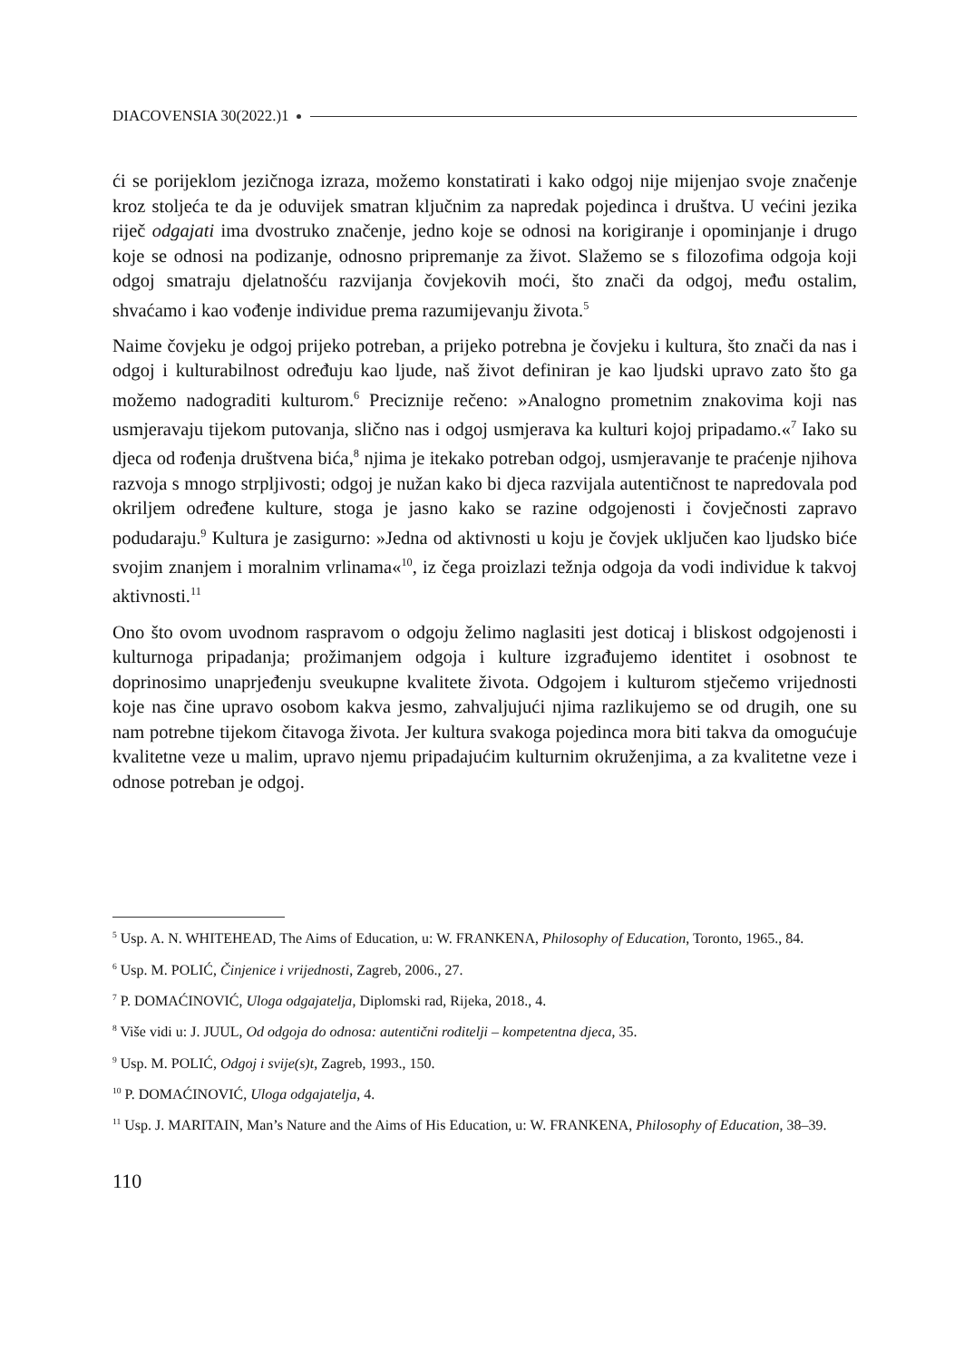DIACOVENSIA 30(2022.)1
ći se porijeklom jezičnoga izraza, možemo konstatirati i kako odgoj nije mijenjao svoje značenje kroz stoljeća te da je oduvijek smatran ključnim za napredak pojedinca i društva. U većini jezika riječ odgajati ima dvostruko značenje, jedno koje se odnosi na korigiranje i opominjanje i drugo koje se odnosi na podizanje, odnosno pripremanje za život. Slažemo se s filozofima odgoja koji odgoj smatraju djelatnošću razvijanja čovjekovih moći, što znači da odgoj, među ostalim, shvaćamo i kao vođenje individue prema razumijevanju života.<sup>5</sup>
Naime čovjeku je odgoj prijeko potreban, a prijeko potrebna je čovjeku i kultura, što znači da nas i odgoj i kulturabilnost određuju kao ljude, naš život definiran je kao ljudski upravo zato što ga možemo nadograditi kulturom.<sup>6</sup> Preciznije rečeno: »Analogno prometnim znakovima koji nas usmjeravaju tijekom putovanja, slično nas i odgoj usmjerava ka kulturi kojoj pripadamo.«<sup>7</sup> Iako su djeca od rođenja društvena bića,<sup>8</sup> njima je itekako potreban odgoj, usmjeravanje te praćenje njihova razvoja s mnogo strpljivosti; odgoj je nužan kako bi djeca razvijala autentičnost te napredovala pod okriljem određene kulture, stoga je jasno kako se razine odgojenosti i čovječnosti zapravo podudaraju.<sup>9</sup> Kultura je zasigurno: »Jedna od aktivnosti u koju je čovjek uključen kao ljudsko biće svojim znanjem i moralnim vrlinama«<sup>10</sup>, iz čega proizlazi težnja odgoja da vodi individue k takvoj aktivnosti.<sup>11</sup>
Ono što ovom uvodnom raspravom o odgoju želimo naglasiti jest doticaj i bliskost odgojenosti i kulturnoga pripadanja; prožimanjem odgoja i kulture izgrađujemo identitet i osobnost te doprinosimo unaprjeđenju sveukupne kvalitete života. Odgojem i kulturom stječemo vrijednosti koje nas čine upravo osobom kakva jesmo, zahvaljujući njima razlikujemo se od drugih, one su nam potrebne tijekom čitavoga života. Jer kultura svakoga pojedinca mora biti takva da omogućuje kvalitetne veze u malim, upravo njemu pripadajućim kulturnim okruženjima, a za kvalitetne veze i odnose potreban je odgoj.
<sup>5</sup> Usp. A. N. WHITEHEAD, The Aims of Education, u: W. FRANKENA, Philosophy of Education, Toronto, 1965., 84.
<sup>6</sup> Usp. M. POLIĆ, Činjenice i vrijednosti, Zagreb, 2006., 27.
<sup>7</sup> P. DOMAĆINOVIĆ, Uloga odgajatelja, Diplomski rad, Rijeka, 2018., 4.
<sup>8</sup> Više vidi u: J. JUUL, Od odgoja do odnosa: autentični roditelji – kompetentna djeca, 35.
<sup>9</sup> Usp. M. POLIĆ, Odgoj i svije(s)t, Zagreb, 1993., 150.
<sup>10</sup> P. DOMAĆINOVIĆ, Uloga odgajatelja, 4.
<sup>11</sup> Usp. J. MARITAIN, Man’s Nature and the Aims of His Education, u: W. FRANKENA, Philosophy of Education, 38–39.
110